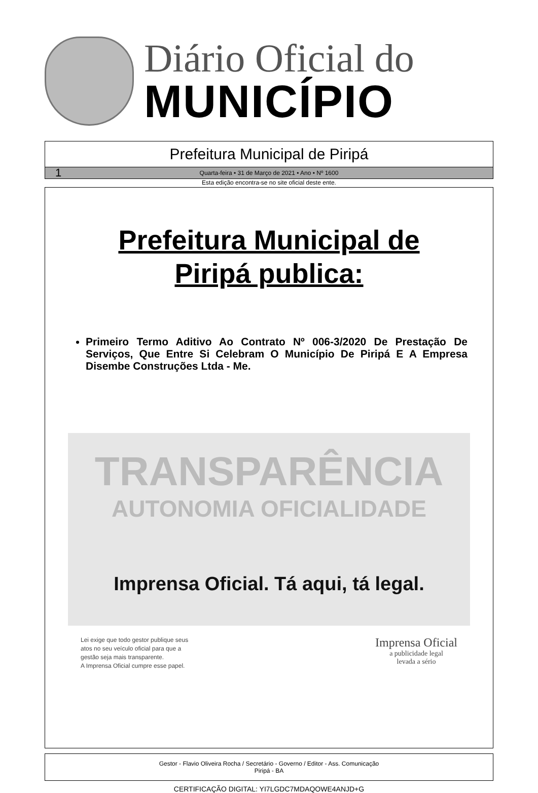Diário Oficial do
MUNICÍPIO
Prefeitura Municipal de Piripá
1 Quarta-feira • 31 de Março de 2021 • Ano • Nº 1600
Esta edição encontra-se no site oficial deste ente.
Prefeitura Municipal de
Piripá publica:
Primeiro Termo Aditivo Ao Contrato Nº 006-3/2020 De Prestação De Serviços, Que Entre Si Celebram O Município De Piripá E A Empresa Disembe Construções Ltda - Me.
TRANSPARÊNCIA
AUTONOMIA OFICIALIDADE
Imprensa Oficial. Tá aqui, tá legal.
Lei exige que todo gestor publique seus
atos no seu veículo oficial para que a
gestão seja mais transparente.
A Imprensa Oficial cumpre esse papel.
Imprensa Oficial
a publicidade legal
levada a sério
Gestor - Flavio Oliveira Rocha / Secretário - Governo / Editor - Ass. Comunicação
Piripá - BA
CERTIFICAÇÃO DIGITAL: YI7LGDC7MDAQOWE4ANJD+G